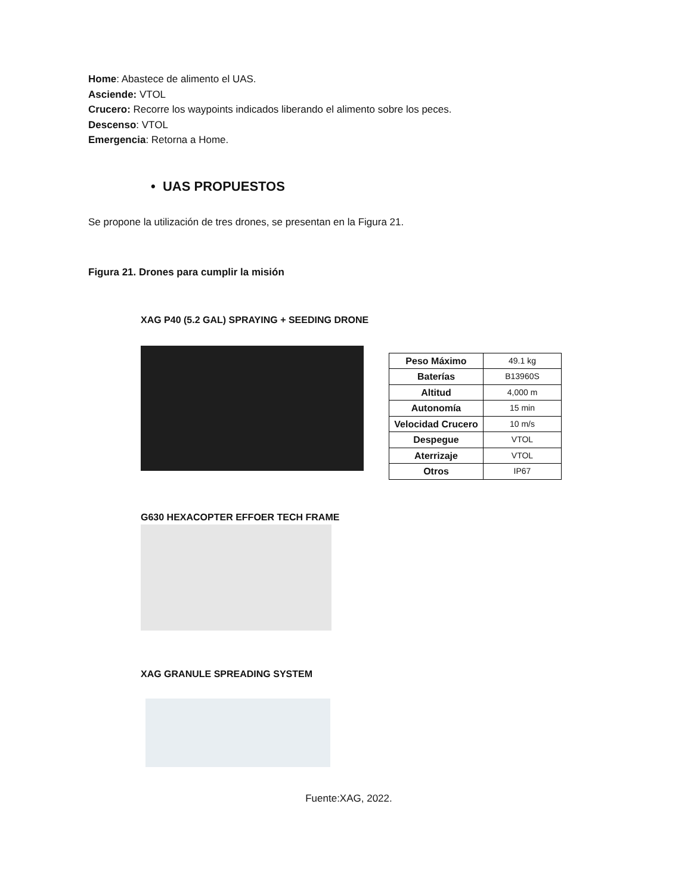Home: Abastece de alimento el UAS.
Asciende: VTOL
Crucero: Recorre los waypoints indicados liberando el alimento sobre los peces.
Descenso: VTOL
Emergencia: Retorna a Home.
• UAS PROPUESTOS
Se propone la utilización de tres drones, se presentan en la Figura 21.
Figura 21. Drones para cumplir la misión
XAG P40 (5.2 GAL) SPRAYING + SEEDING DRONE
| Peso Máximo | 49.1 kg |
| Baterías | B13960S |
| Altitud | 4,000 m |
| Autonomía | 15 min |
| Velocidad Crucero | 10 m/s |
| Despegue | VTOL |
| Aterrizaje | VTOL |
| Otros | IP67 |
G630 HEXACOPTER EFFOER TECH FRAME
XAG GRANULE SPREADING SYSTEM
Fuente:XAG, 2022.